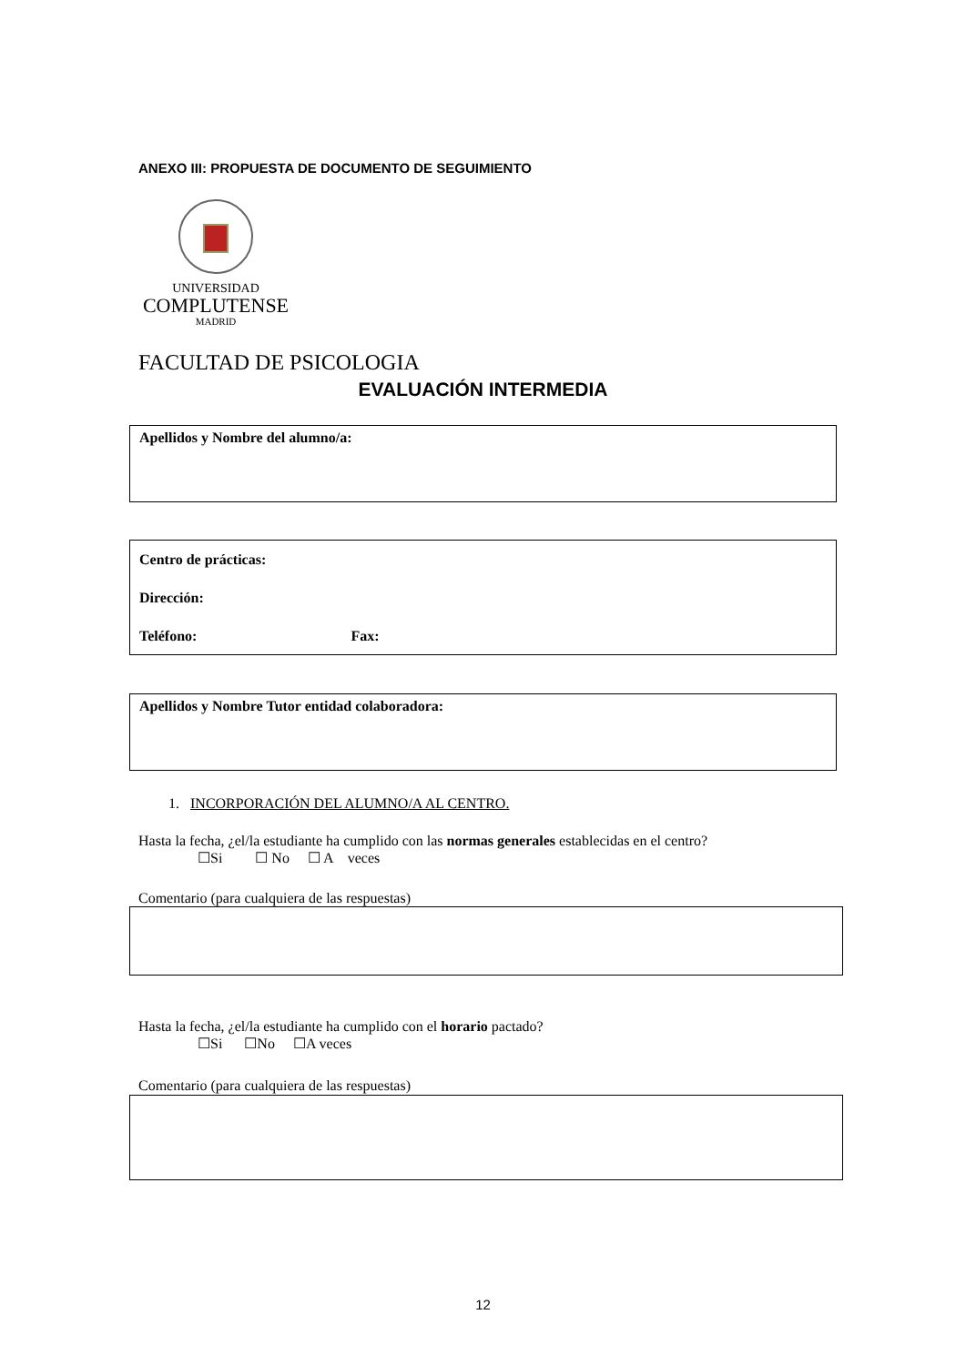ANEXO III: PROPUESTA DE DOCUMENTO DE SEGUIMIENTO
UNIVERSIDAD
COMPLUTENSE
MADRID
FACULTAD DE PSICOLOGIA
EVALUACIÓN INTERMEDIA
Apellidos y Nombre del alumno/a:
Centro de prácticas:
Dirección:
Teléfono: Fax:
Apellidos y Nombre Tutor entidad colaboradora:
1. INCORPORACIÓN DEL ALUMNO/A AL CENTRO.
Hasta la fecha, ¿el/la estudiante ha cumplido con las normas generales establecidas en el centro?
☐Si ☐ No ☐ A veces
Comentario (para cualquiera de las respuestas)
Hasta la fecha, ¿el/la estudiante ha cumplido con el horario pactado?
☐Si ☐No ☐A veces
Comentario (para cualquiera de las respuestas)
12